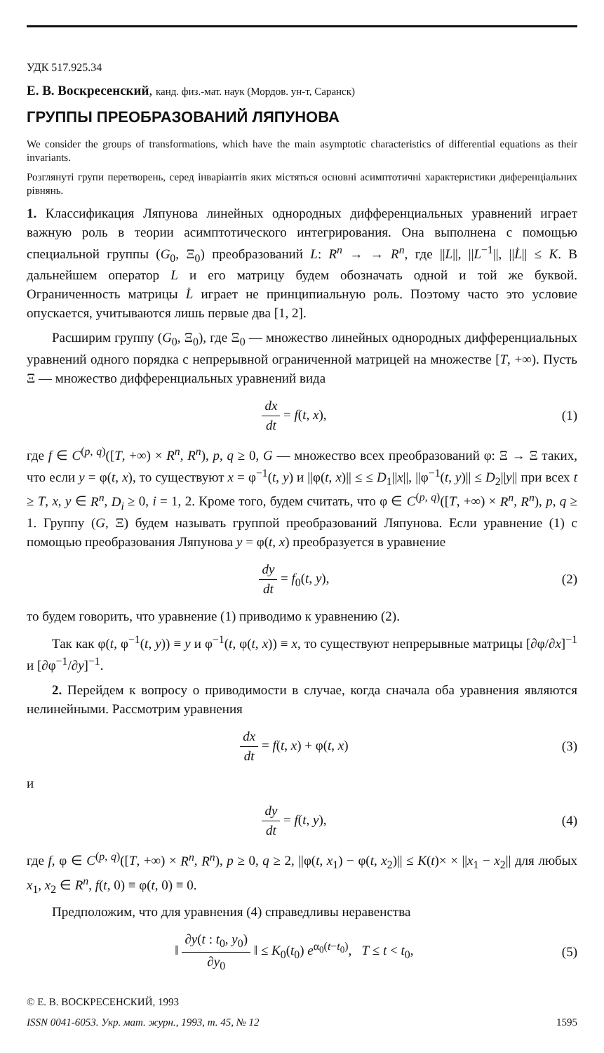УДК 517.925.34
Е. В. Воскресенский, канд. физ.-мат. наук (Мордов. ун-т, Саранск)
ГРУППЫ ПРЕОБРАЗОВАНИЙ ЛЯПУНОВА
We consider the groups of transformations, which have the main asymptotic characteristics of differential equations as their invariants.
Розглянуті групи перетворень, серед інваріантів яких містяться основні асимптотичні характеристики диференціальних рівнянь.
1. Классификация Ляпунова линейных однородных дифференциальных уравнений играет важную роль в теории асимптотического интегрирования. Она выполнена с помощью специальной группы (G<sub>0</sub>, Ξ<sub>0</sub>) преобразований L: R<sup>n</sup> → → R<sup>n</sup>, где ||L||, ||L<sup>−1</sup>||, ||L̇|| ≤ K. В дальнейшем оператор L и его матрицу будем обозначать одной и той же буквой. Ограниченность матрицы L̇ играет не принципиальную роль. Поэтому часто это условие опускается, учитываются лишь первые два [1, 2].
Расширим группу (G<sub>0</sub>, Ξ<sub>0</sub>), где Ξ<sub>0</sub> — множество линейных однородных дифференциальных уравнений одного порядка с непрерывной ограниченной матрицей на множестве [T, +∞). Пусть Ξ — множество дифференциальных уравнений вида
dx dt = f(t, x), (1)
где f ∈ C<sup>(p, q)</sup>([T, +∞) × R<sup>n</sup>, R<sup>n</sup>), p, q ≥ 0, G — множество всех преобразований φ: Ξ → Ξ таких, что если y = φ(t, x), то существуют x = φ<sup>−1</sup>(t, y) и ||φ(t, x)|| ≤ ≤ D<sub>1</sub>||x||, ||φ<sup>−1</sup>(t, y)|| ≤ D<sub>2</sub>||y|| при всех t ≥ T, x, y ∈ R<sup>n</sup>, D<sub>i</sub> ≥ 0, i = 1, 2. Кроме того, будем считать, что φ ∈ C<sup>(p, q)</sup>([T, +∞) × R<sup>n</sup>, R<sup>n</sup>), p, q ≥ 1. Группу (G, Ξ) будем называть группой преобразований Ляпунова. Если уравнение (1) с помощью преобразования Ляпунова y = φ(t, x) преобразуется в уравнение
dy dt = f<sub>0</sub>(t, y), (2)
то будем говорить, что уравнение (1) приводимо к уравнению (2).
Так как φ(t, φ<sup>−1</sup>(t, y)) ≡ y и φ<sup>−1</sup>(t, φ(t, x)) ≡ x, то существуют непрерывные матрицы [∂φ/∂x]<sup>−1</sup> и [∂φ<sup>−1</sup>/∂y]<sup>−1</sup>.
2. Перейдем к вопросу о приводимости в случае, когда сначала оба уравнения являются нелинейными. Рассмотрим уравнения
dx dt = f(t, x) + φ(t, x) (3)
и
dy dt = f(t, y), (4)
где f, φ ∈ C<sup>(p, q)</sup>([T, +∞) × R<sup>n</sup>, R<sup>n</sup>), p ≥ 0, q ≥ 2, ||φ(t, x<sub>1</sub>) − φ(t, x<sub>2</sub>)|| ≤ K(t)× × ||x<sub>1</sub> − x<sub>2</sub>|| для любых x<sub>1</sub>, x<sub>2</sub> ∈ R<sup>n</sup>, f(t, 0) ≡ φ(t, 0) ≡ 0.
Предположим, что для уравнения (4) справедливы неравенства
‖ ∂y(t : t<sub>0</sub>, y<sub>0</sub>) ∂y<sub>0</sub> ‖ ≤ K<sub>0</sub>(t<sub>0</sub>) e<sup>α<sub>0</sub>(t−t<sub>0</sub>)</sup>, T ≤ t < t<sub>0</sub>,
(5)
© Е. В. ВОСКРЕСЕНСКИЙ, 1993
ISSN 0041-6053. Укр. мат. журн., 1993, т. 45, № 12 1595